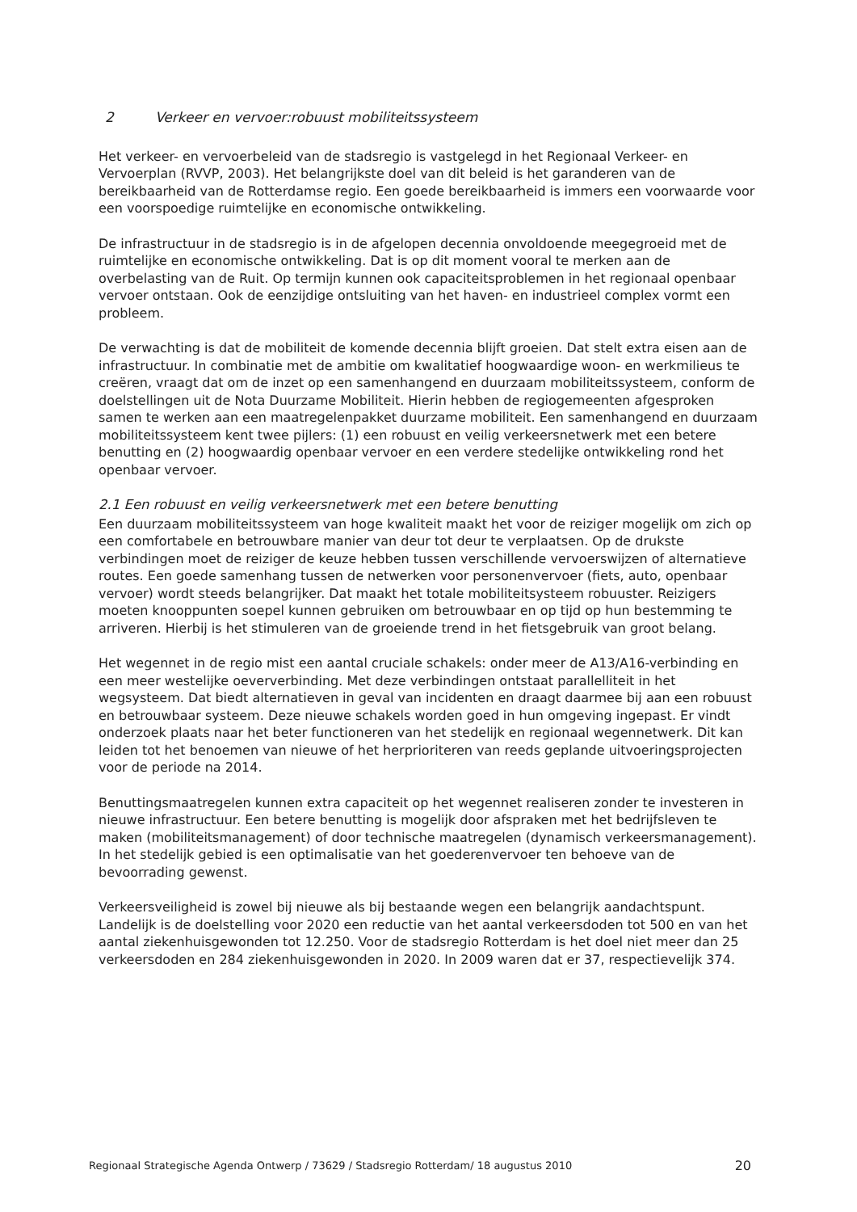2 Verkeer en vervoer:robuust mobiliteitssysteem
Het verkeer- en vervoerbeleid van de stadsregio is vastgelegd in het Regionaal Verkeer- en Vervoerplan (RVVP, 2003). Het belangrijkste doel van dit beleid is het garanderen van de bereikbaarheid van de Rotterdamse regio. Een goede bereikbaarheid is immers een voorwaarde voor een voorspoedige ruimtelijke en economische ontwikkeling.
De infrastructuur in de stadsregio is in de afgelopen decennia onvoldoende meegegroeid met de ruimtelijke en economische ontwikkeling. Dat is op dit moment vooral te merken aan de overbelasting van de Ruit. Op termijn kunnen ook capaciteitsproblemen in het regionaal openbaar vervoer ontstaan. Ook de eenzijdige ontsluiting van het haven- en industrieel complex vormt een probleem.
De verwachting is dat de mobiliteit de komende decennia blijft groeien. Dat stelt extra eisen aan de infrastructuur. In combinatie met de ambitie om kwalitatief hoogwaardige woon- en werkmilieus te creëren, vraagt dat om de inzet op een samenhangend en duurzaam mobiliteitssysteem, conform de doelstellingen uit de Nota Duurzame Mobiliteit. Hierin hebben de regiogemeenten afgesproken samen te werken aan een maatregelenpakket duurzame mobiliteit. Een samenhangend en duurzaam mobiliteitssysteem kent twee pijlers: (1) een robuust en veilig verkeersnetwerk met een betere benutting en (2) hoogwaardig openbaar vervoer en een verdere stedelijke ontwikkeling rond het openbaar vervoer.
2.1 Een robuust en veilig verkeersnetwerk met een betere benutting
Een duurzaam mobiliteitssysteem van hoge kwaliteit maakt het voor de reiziger mogelijk om zich op een comfortabele en betrouwbare manier van deur tot deur te verplaatsen. Op de drukste verbindingen moet de reiziger de keuze hebben tussen verschillende vervoerswijzen of alternatieve routes. Een goede samenhang tussen de netwerken voor personenvervoer (fiets, auto, openbaar vervoer) wordt steeds belangrijker. Dat maakt het totale mobiliteitsysteem robuuster. Reizigers moeten knooppunten soepel kunnen gebruiken om betrouwbaar en op tijd op hun bestemming te arriveren. Hierbij is het stimuleren van de groeiende trend in het fietsgebruik van groot belang.
Het wegennet in de regio mist een aantal cruciale schakels: onder meer de A13/A16-verbinding en een meer westelijke oeververbinding. Met deze verbindingen ontstaat parallelliteit in het wegsysteem. Dat biedt alternatieven in geval van incidenten en draagt daarmee bij aan een robuust en betrouwbaar systeem. Deze nieuwe schakels worden goed in hun omgeving ingepast. Er vindt onderzoek plaats naar het beter functioneren van het stedelijk en regionaal wegennetwerk. Dit kan leiden tot het benoemen van nieuwe of het herprioriteren van reeds geplande uitvoeringsprojecten voor de periode na 2014.
Benuttingsmaatregelen kunnen extra capaciteit op het wegennet realiseren zonder te investeren in nieuwe infrastructuur. Een betere benutting is mogelijk door afspraken met het bedrijfsleven te maken (mobiliteitsmanagement) of door technische maatregelen (dynamisch verkeersmanagement). In het stedelijk gebied is een optimalisatie van het goederenvervoer ten behoeve van de bevoorrading gewenst.
Verkeersveiligheid is zowel bij nieuwe als bij bestaande wegen een belangrijk aandachtspunt. Landelijk is de doelstelling voor 2020 een reductie van het aantal verkeersdoden tot 500 en van het aantal ziekenhuisgewonden tot 12.250. Voor de stadsregio Rotterdam is het doel niet meer dan 25 verkeersdoden en 284 ziekenhuisgewonden in 2020. In 2009 waren dat er 37, respectievelijk 374.
Regionaal Strategische Agenda Ontwerp / 73629 / Stadsregio Rotterdam/ 18 augustus 2010 20